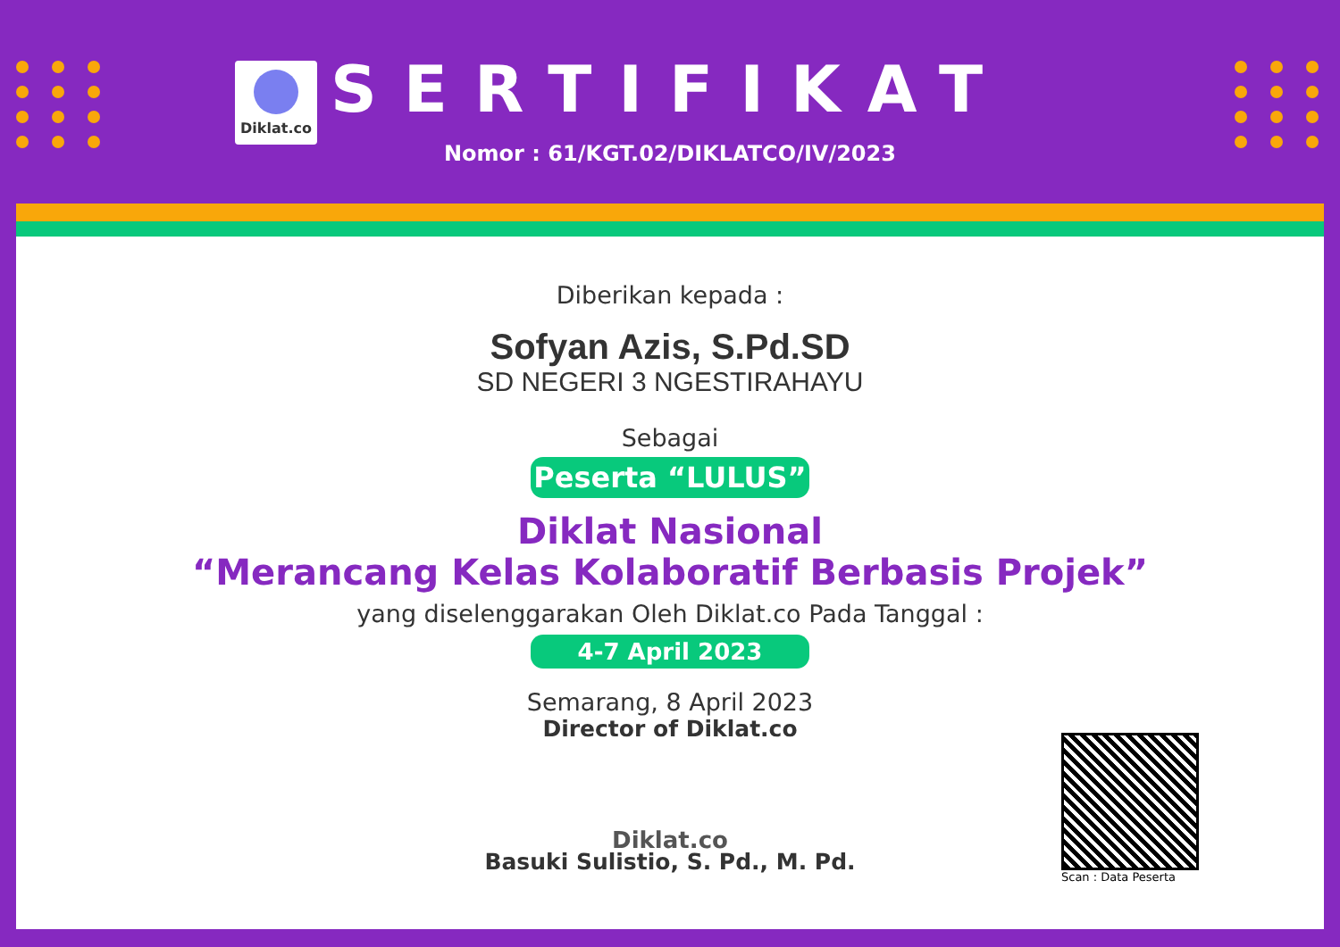Diklat.co
SERTIFIKAT
Nomor : 61/KGT.02/DIKLATCO/IV/2023
Diberikan kepada :
Sofyan Azis, S.Pd.SD
SD NEGERI 3 NGESTIRAHAYU
Sebagai
Peserta “LULUS”
Diklat Nasional
“Merancang Kelas Kolaboratif Berbasis Projek”
yang diselenggarakan Oleh Diklat.co Pada Tanggal :
4-7 April 2023
Semarang, 8 April 2023
Director of Diklat.co
Diklat.co
Basuki Sulistio, S. Pd., M. Pd.
Scan : Data Peserta